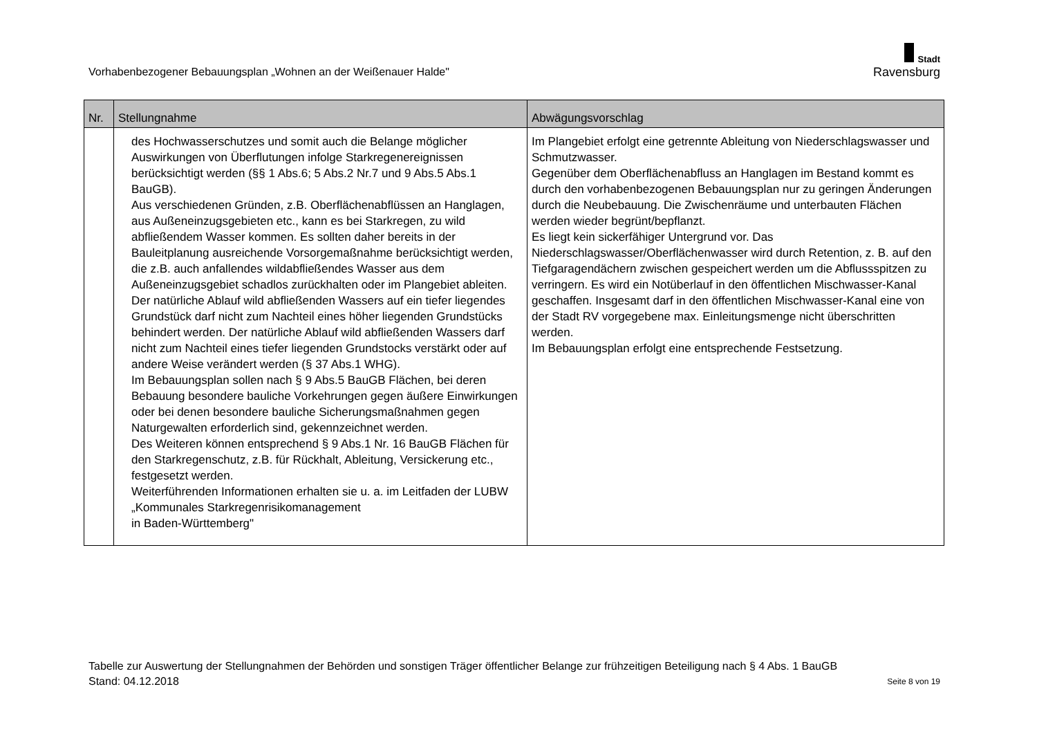Vorhabenbezogener Bebauungsplan „Wohnen an der Weißenauer Halde"
Stadt
Ravensburg
| Nr. | Stellungnahme | Abwägungsvorschlag |
| --- | --- | --- |
| | des Hochwasserschutzes und somit auch die Belange möglicher Auswirkungen von Überflutungen infolge Starkregenereignissen berücksichtigt werden (§§ 1 Abs.6; 5 Abs.2 Nr.7 und 9 Abs.5 Abs.1 BauGB). Aus verschiedenen Gründen, z.B. Oberflächenabflüssen an Hanglagen, aus Außeneinzugsgebieten etc., kann es bei Starkregen, zu wild abfließendem Wasser kommen. Es sollten daher bereits in der Bauleitplanung ausreichende Vorsorgemaßnahme berücksichtigt werden, die z.B. auch anfallendes wildabfließendes Wasser aus dem Außeneinzugsgebiet schadlos zurückhalten oder im Plangebiet ableiten. Der natürliche Ablauf wild abfließenden Wassers auf ein tiefer liegendes Grundstück darf nicht zum Nachteil eines höher liegenden Grundstücks behindert werden. Der natürliche Ablauf wild abfließenden Wassers darf nicht zum Nachteil eines tiefer liegenden Grundstocks verstärkt oder auf andere Weise verändert werden (§ 37 Abs.1 WHG). Im Bebauungsplan sollen nach § 9 Abs.5 BauGB Flächen, bei deren Bebauung besondere bauliche Vorkehrungen gegen äußere Einwirkungen oder bei denen besondere bauliche Sicherungsmaßnahmen gegen Naturgewalten erforderlich sind, gekennzeichnet werden. Des Weiteren können entsprechend § 9 Abs.1 Nr. 16 BauGB Flächen für den Starkregenschutz, z.B. für Rückhalt, Ableitung, Versickerung etc., festgesetzt werden. Weiterführenden Informationen erhalten sie u. a. im Leitfaden der LUBW „Kommunales Starkregenrisikomanagement in Baden-Württemberg" | Im Plangebiet erfolgt eine getrennte Ableitung von Niederschlagswasser und Schmutzwasser. Gegenüber dem Oberflächenabfluss an Hanglagen im Bestand kommt es durch den vorhabenbezogenen Bebauungsplan nur zu geringen Änderungen durch die Neubebauung. Die Zwischenräume und unterbauten Flächen werden wieder begrünt/bepflanzt. Es liegt kein sickerfähiger Untergrund vor. Das Niederschlagswasser/Oberflächenwasser wird durch Retention, z. B. auf den Tiefgaragendächern zwischen gespeichert werden um die Abflussspitzen zu verringern. Es wird ein Notüberlauf in den öffentlichen Mischwasser-Kanal geschaffen. Insgesamt darf in den öffentlichen Mischwasser-Kanal eine von der Stadt RV vorgegebene max. Einleitungsmenge nicht überschritten werden. Im Bebauungsplan erfolgt eine entsprechende Festsetzung. |
Tabelle zur Auswertung der Stellungnahmen der Behörden und sonstigen Träger öffentlicher Belange zur frühzeitigen Beteiligung nach § 4 Abs. 1 BauGB
Stand: 04.12.2018 Seite 8 von 19